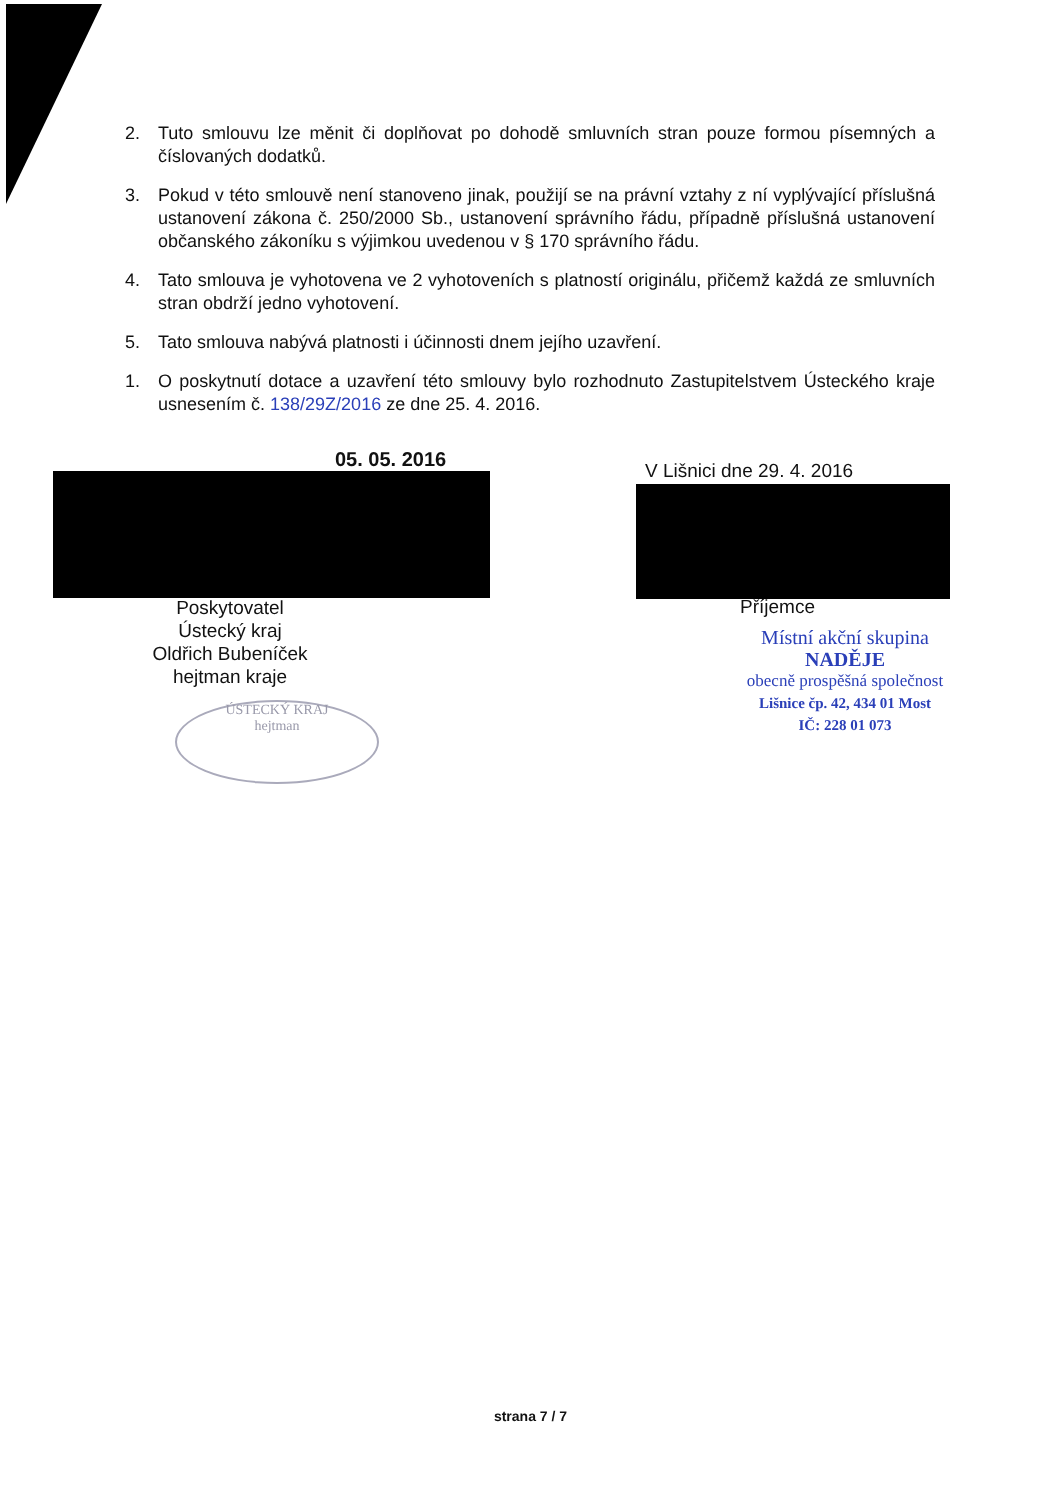2. Tuto smlouvu lze měnit či doplňovat po dohodě smluvních stran pouze formou písemných a číslovaných dodatků.
3. Pokud v této smlouvě není stanoveno jinak, použijí se na právní vztahy z ní vyplývající příslušná ustanovení zákona č. 250/2000 Sb., ustanovení správního řádu, případně příslušná ustanovení občanského zákoníku s výjimkou uvedenou v § 170 správního řádu.
4. Tato smlouva je vyhotovena ve 2 vyhotoveních s platností originálu, přičemž každá ze smluvních stran obdrží jedno vyhotovení.
5. Tato smlouva nabývá platnosti i účinnosti dnem jejího uzavření.
1. O poskytnutí dotace a uzavření této smlouvy bylo rozhodnuto Zastupitelstvem Ústeckého kraje usnesením č. 138/29Z/2016 ze dne 25. 4. 2016.
05. 05. 2016
Poskytovatel
Ústecký kraj
Oldřich Bubeníček
hejtman kraje
ÚSTECKÝ KRAJ
hejtman
V Lišnici dne 29. 4. 2016
Příjemce
Místní akční skupina
NADĚJE
obecně prospěšná společnost
Lišnice čp. 42, 434 01 Most
IČ: 228 01 073
strana 7 / 7